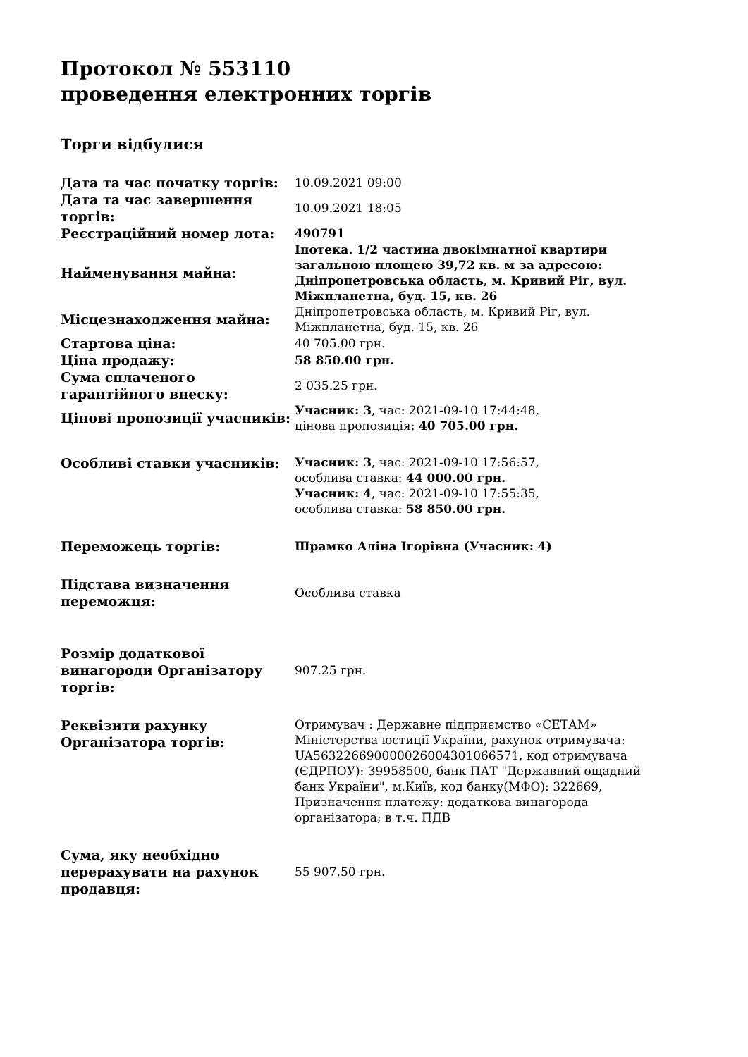Протокол № 553110
проведення електронних торгів
Торги відбулися
| Дата та час початку торгів: | 10.09.2021 09:00 |
| Дата та час завершення торгів: | 10.09.2021 18:05 |
| Реєстраційний номер лота: | 490791 |
| Найменування майна: | Іпотека. 1/2 частина двокімнатної квартири загальною площею 39,72 кв. м за адресою: Дніпропетровська область, м. Кривий Ріг, вул. Міжпланетна, буд. 15, кв. 26 |
| Місцезнаходження майна: | Дніпропетровська область, м. Кривий Ріг, вул. Міжпланетна, буд. 15, кв. 26 |
| Стартова ціна: | 40 705.00 грн. |
| Ціна продажу: | 58 850.00 грн. |
| Сума сплаченого гарантійного внеску: | 2 035.25 грн. |
| Цінові пропозиції учасників: | Учасник: 3 , час: 2021-09-10 17:44:48, цінова пропозиція: 40 705.00 грн. |
| Особливі ставки учасників: | Учасник: 3 , час: 2021-09-10 17:56:57, особлива ставка: 44 000.00 грн. Учасник: 4 , час: 2021-09-10 17:55:35, особлива ставка: 58 850.00 грн. |
| Переможець торгів: | Шрамко Аліна Ігорівна (Учасник: 4) |
| Підстава визначення переможця: | Особлива ставка |
| Розмір додаткової винагороди Організатору торгів: | 907.25 грн. |
| Реквізити рахунку Організатора торгів: | Отримувач : Державне підприємство «СЕТАМ» Міністерства юстиції України, рахунок отримувача: UA563226690000026004301066571, код отримувача (ЄДРПОУ): 39958500, банк ПАТ "Державний ощадний банк України", м.Київ, код банку(МФО): 322669, Призначення платежу: додаткова винагорода організатора; в т.ч. ПДВ |
| Сума, яку необхідно перерахувати на рахунок продавця: | 55 907.50 грн. |